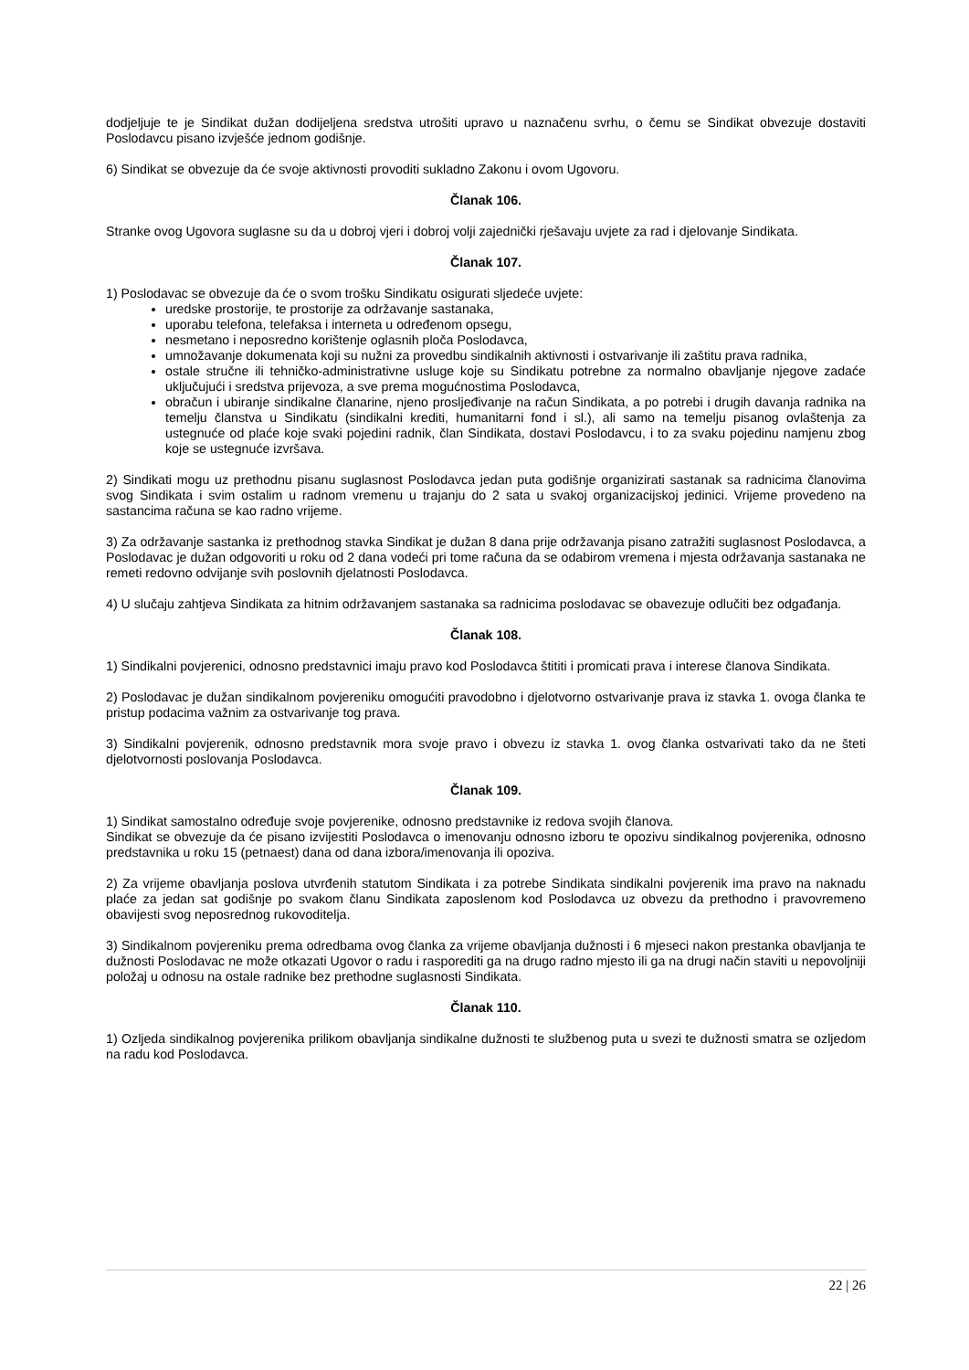dodjeljuje te je Sindikat dužan dodijeljena sredstva utrošiti upravo u naznačenu svrhu, o čemu se Sindikat obvezuje dostaviti Poslodavcu pisano izvješće jednom godišnje.
6) Sindikat se obvezuje da će svoje aktivnosti provoditi sukladno Zakonu i ovom Ugovoru.
Članak 106.
Stranke ovog Ugovora suglasne su da u dobroj vjeri i dobroj volji zajednički rješavaju uvjete za rad i djelovanje Sindikata.
Članak 107.
1) Poslodavac se obvezuje da će o svom trošku Sindikatu osigurati sljedeće uvjete:
uredske prostorije, te prostorije za održavanje sastanaka,
uporabu telefona, telefaksa i interneta u određenom opsegu,
nesmetano i neposredno korištenje oglasnih ploča Poslodavca,
umnožavanje dokumenata koji su nužni za provedbu sindikalnih aktivnosti i ostvarivanje ili zaštitu prava radnika,
ostale stručne ili tehničko-administrativne usluge koje su Sindikatu potrebne za normalno obavljanje njegove zadaće uključujući i sredstva prijevoza, a sve prema mogućnostima Poslodavca,
obračun i ubiranje sindikalne članarine, njeno prosljeđivanje na račun Sindikata, a po potrebi i drugih davanja radnika na temelju članstva u Sindikatu (sindikalni krediti, humanitarni fond i sl.), ali samo na temelju pisanog ovlaštenja za ustegnuće od plaće koje svaki pojedini radnik, član Sindikata, dostavi Poslodavcu, i to za svaku pojedinu namjenu zbog koje se ustegnuće izvršava.
2) Sindikati mogu uz prethodnu pisanu suglasnost Poslodavca jedan puta godišnje organizirati sastanak sa radnicima članovima svog Sindikata i svim ostalim u radnom vremenu u trajanju do 2 sata u svakoj organizacijskoj jedinici. Vrijeme provedeno na sastancima računa se kao radno vrijeme.
3) Za održavanje sastanka iz prethodnog stavka Sindikat je dužan 8 dana prije održavanja pisano zatražiti suglasnost Poslodavca, a Poslodavac je dužan odgovoriti u roku od 2 dana vodeći pri tome računa da se odabirom vremena i mjesta održavanja sastanaka ne remeti redovno odvijanje svih poslovnih djelatnosti Poslodavca.
4) U slučaju zahtjeva Sindikata za hitnim održavanjem sastanaka sa radnicima poslodavac se obavezuje odlučiti bez odgađanja.
Članak 108.
1) Sindikalni povjerenici, odnosno predstavnici imaju pravo kod Poslodavca štititi i promicati prava i interese članova Sindikata.
2) Poslodavac je dužan sindikalnom povjereniku omogućiti pravodobno i djelotvorno ostvarivanje prava iz stavka 1. ovoga članka te pristup podacima važnim za ostvarivanje tog prava.
3) Sindikalni povjerenik, odnosno predstavnik mora svoje pravo i obvezu iz stavka 1. ovog članka ostvarivati tako da ne šteti djelotvornosti poslovanja Poslodavca.
Članak 109.
1) Sindikat samostalno određuje svoje povjerenike, odnosno predstavnike iz redova svojih članova.
Sindikat se obvezuje da će pisano izvijestiti Poslodavca o imenovanju odnosno izboru te opozivu sindikalnog povjerenika, odnosno predstavnika u roku 15 (petnaest) dana od dana izbora/imenovanja ili opoziva.
2) Za vrijeme obavljanja poslova utvrđenih statutom Sindikata i za potrebe Sindikata sindikalni povjerenik ima pravo na naknadu plaće za jedan sat godišnje po svakom članu Sindikata zaposlenom kod Poslodavca uz obvezu da prethodno i pravovremeno obavijesti svog neposrednog rukovoditelja.
3) Sindikalnom povjereniku prema odredbama ovog članka za vrijeme obavljanja dužnosti i 6 mjeseci nakon prestanka obavljanja te dužnosti Poslodavac ne može otkazati Ugovor o radu i rasporediti ga na drugo radno mjesto ili ga na drugi način staviti u nepovoljniji položaj u odnosu na ostale radnike bez prethodne suglasnosti Sindikata.
Članak 110.
1) Ozljeda sindikalnog povjerenika prilikom obavljanja sindikalne dužnosti te službenog puta u svezi te dužnosti smatra se ozljedom na radu kod Poslodavca.
22 | 26